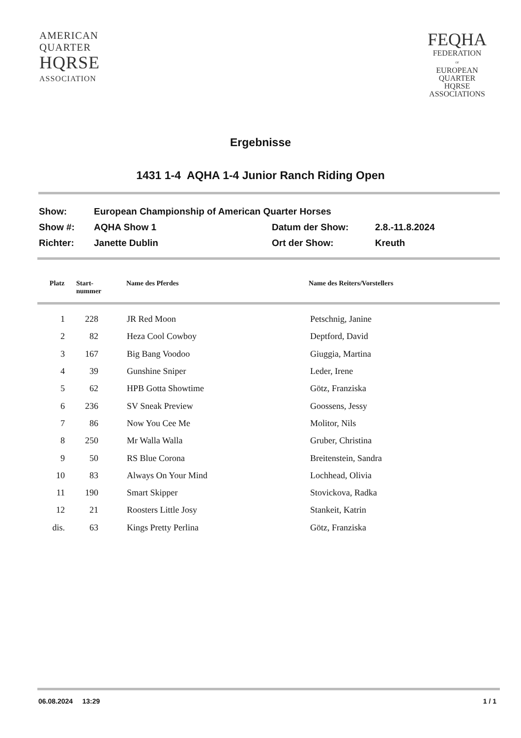AMERICAN
QUARTER
HQRSE
ASSOCIATION
FEQHA
FEDERATION
OF
EUROPEAN
QUARTER
HQRSE
ASSOCIATIONS
Ergebnisse
1431 1-4 AQHA 1-4 Junior Ranch Riding Open
| Show: | European Championship of American Quarter Horses | | |
| Show #: | AQHA Show 1 | Datum der Show: | 2.8.-11.8.2024 |
| Richter: | Janette Dublin | Ort der Show: | Kreuth |
| Platz | Start- nummer | Name des Pferdes | Name des Reiters/Vorstellers |
| --- | --- | --- | --- |
| 1 | 228 | | JR Red Moon | Petschnig, Janine |
| 2 | 82 | | Heza Cool Cowboy | Deptford, David |
| 3 | 167 | | Big Bang Voodoo | Giuggia, Martina |
| 4 | 39 | | Gunshine Sniper | Leder, Irene |
| 5 | 62 | | HPB Gotta Showtime | Götz, Franziska |
| 6 | 236 | | SV Sneak Preview | Goossens, Jessy |
| 7 | 86 | | Now You Cee Me | Molitor, Nils |
| 8 | 250 | | Mr Walla Walla | Gruber, Christina |
| 9 | 50 | | RS Blue Corona | Breitenstein, Sandra |
| 10 | 83 | | Always On Your Mind | Lochhead, Olivia |
| 11 | 190 | | Smart Skipper | Stovickova, Radka |
| 12 | 21 | | Roosters Little Josy | Stankeit, Katrin |
| dis. | 63 | | Kings Pretty Perlina | Götz, Franziska |
06.08.2024 13:29 1 / 1